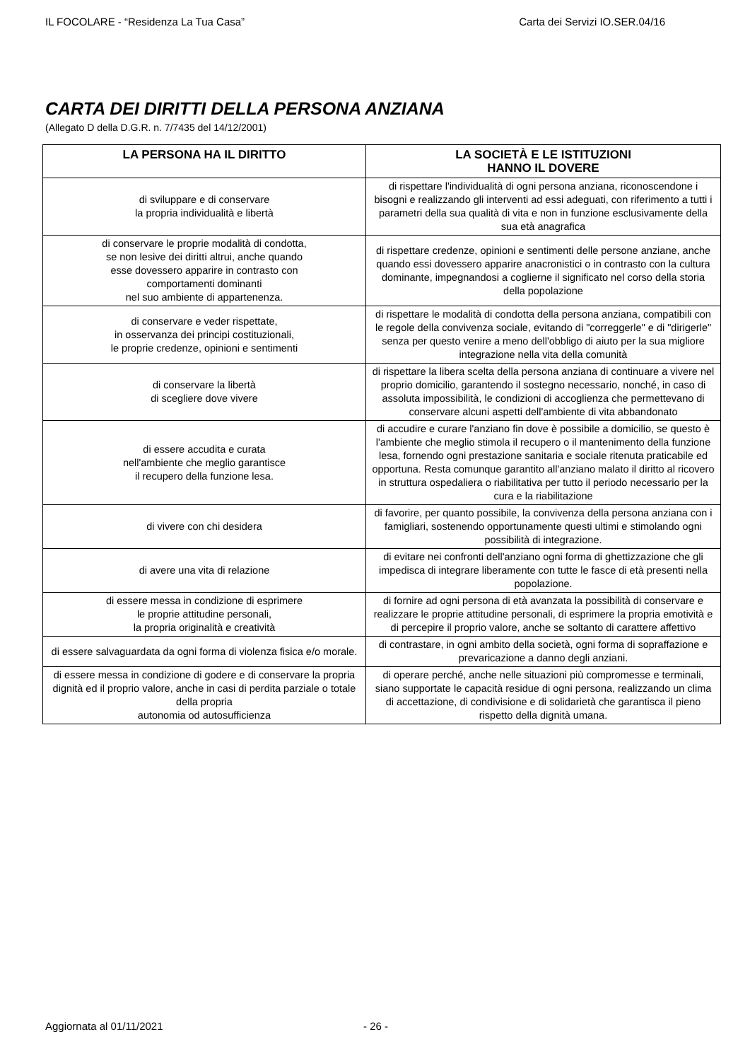IL FOCOLARE - “Residenza La Tua Casa” Carta dei Servizi IO.SER.04/16
CARTA DEI DIRITTI DELLA PERSONA ANZIANA
(Allegato D della D.G.R. n. 7/7435 del 14/12/2001)
| LA PERSONA HA IL DIRITTO | LA SOCIETÀ E LE ISTITUZIONI HANNO IL DOVERE |
| --- | --- |
| di sviluppare e di conservare la propria individualità e libertà | di rispettare l'individualità di ogni persona anziana, riconoscendone i bisogni e realizzando gli interventi ad essi adeguati, con riferimento a tutti i parametri della sua qualità di vita e non in funzione esclusivamente della sua età anagrafica |
| di conservare le proprie modalità di condotta, se non lesive dei diritti altrui, anche quando esse dovessero apparire in contrasto con comportamenti dominanti nel suo ambiente di appartenenza. | di rispettare credenze, opinioni e sentimenti delle persone anziane, anche quando essi dovessero apparire anacronistici o in contrasto con la cultura dominante, impegnandosi a coglierne il significato nel corso della storia della popolazione |
| di conservare e veder rispettate, in osservanza dei principi costituzionali, le proprie credenze, opinioni e sentimenti | di rispettare le modalità di condotta della persona anziana, compatibili con le regole della convivenza sociale, evitando di "correggerle" e di "dirigerle" senza per questo venire a meno dell'obbligo di aiuto per la sua migliore integrazione nella vita della comunità |
| di conservare la libertà di scegliere dove vivere | di rispettare la libera scelta della persona anziana di continuare a vivere nel proprio domicilio, garantendo il sostegno necessario, nonché, in caso di assoluta impossibilità, le condizioni di accoglienza che permettevano di conservare alcuni aspetti dell'ambiente di vita abbandonato |
| di essere accudita e curata nell'ambiente che meglio garantisce il recupero della funzione lesa. | di accudire e curare l'anziano fin dove è possibile a domicilio, se questo è l'ambiente che meglio stimola il recupero o il mantenimento della funzione lesa, fornendo ogni prestazione sanitaria e sociale ritenuta praticabile ed opportuna. Resta comunque garantito all'anziano malato il diritto al ricovero in struttura ospedaliera o riabilitativa per tutto il periodo necessario per la cura e la riabilitazione |
| di vivere con chi desidera | di favorire, per quanto possibile, la convivenza della persona anziana con i famigliari, sostenendo opportunamente questi ultimi e stimolando ogni possibilità di integrazione. |
| di avere una vita di relazione | di evitare nei confronti dell'anziano ogni forma di ghettizzazione che gli impedisca di integrare liberamente con tutte le fasce di età presenti nella popolazione. |
| di essere messa in condizione di esprimere le proprie attitudine personali, la propria originalità e creatività | di fornire ad ogni persona di età avanzata la possibilità di conservare e realizzare le proprie attitudine personali, di esprimere la propria emotività e di percepire il proprio valore, anche se soltanto di carattere affettivo |
| di essere salvaguardata da ogni forma di violenza fisica e/o morale. | di contrastare, in ogni ambito della società, ogni forma di sopraffazione e prevaricazione a danno degli anziani. |
| di essere messa in condizione di godere e di conservare la propria dignità ed il proprio valore, anche in casi di perdita parziale o totale della propria autonomia od autosufficienza | di operare perché, anche nelle situazioni più compromesse e terminali, siano supportate le capacità residue di ogni persona, realizzando un clima di accettazione, di condivisione e di solidarietà che garantisca il pieno rispetto della dignità umana. |
Aggiornata al 01/11/2021 - 26 -